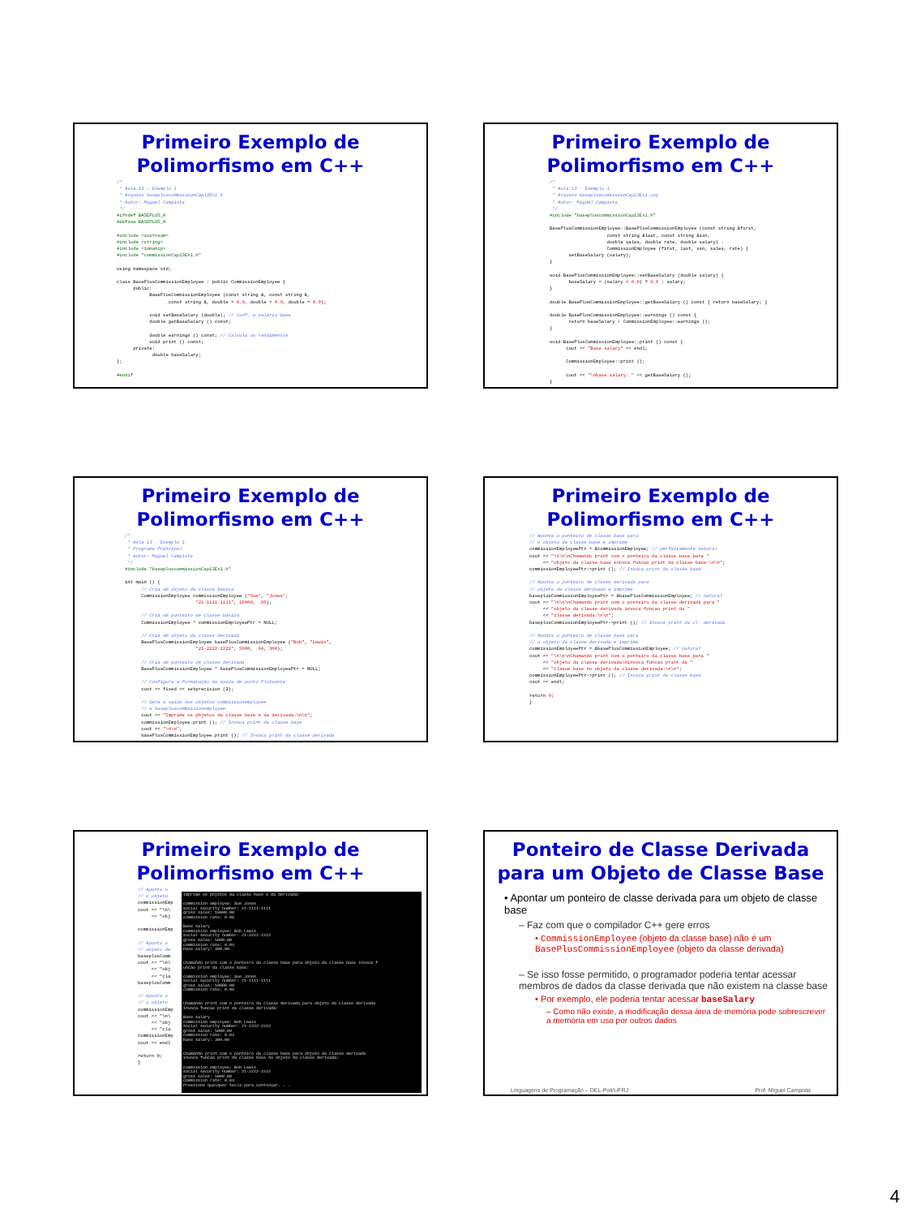Primeiro Exemplo de
Polimorfismo em C++
/*
 * Aula 13 - Exemplo 1
 * Arquivo basepluscommissionCap13Ex1.h
 * Autor: Miguel Campista
 */
#ifndef BASEPLUS_H
#define BASEPLUS_H

#include <iostream>
#include <string>
#include <iomanip>
#include "commissionCap13Ex1.h"

using namespace std;

class BasePlusCommissionEmployee : public CommissionEmployee {
      public:
            BasePlusCommissionEmployee (const string &, const string &,
                   const string &, double = 0.0, double = 0.0, double = 0.0);

            void setBaseSalary (double); // Conf. o salário base
            double getBaseSalary () const;

            double earnings () const; // Calcula os rendimentos
            void print () const;
      private:
             double baseSalary;
};

#endif
Primeiro Exemplo de
Polimorfismo em C++
/*
 * Aula 13 - Exemplo 1
 * Arquivo basepluscomissionCap13Ex1.cpp
 * Autor: Miguel Campista
 */
#include "basepluscommissionCap13Ex1.h"

BasePlusCommissionEmployee::BasePlusCommissionEmployee (const string &first,
                     const string &last, const string &ssn,
                     double sales, double rate, double salary) :
                     CommissionEmployee (first, last, ssn, sales, rate) {
       setBaseSalary (salary);
}

void BasePlusCommissionEmployee::setBaseSalary (double salary) {
       baseSalary = (salary < 0.0) ? 0.0 : salary;
}

double BasePlusCommissionEmployee::getBaseSalary () const { return baseSalary; }

double BasePlusCommissionEmployee::earnings () const {
       return baseSalary + CommissionEmployee::earnings ();
}

void BasePlusCommissionEmployee::print () const {
      cout << "Base salary" << endl;

      CommissionEmployee::print ();

      cout << "\nbase salary: " << getBaseSalary ();
}
Primeiro Exemplo de
Polimorfismo em C++
/*
 * Aula 13 - Exemplo 1
 * Programa Principal
 * Autor: Miguel Campista
 */
#include "basepluscommissionCap13Ex1.h"

int main () {
      // Cria um objeto de classe básica
      CommissionEmployee commissionEmployee ("Sue", "Jones",
                          "21-1111-1111", 10000, .06);

      // Cria um ponteiro de classe básica
      CommissionEmployee * commissionEmployeePtr = NULL;

      // Cria um objeto da classe derivada
      BasePlusCommissionEmployee basePlusCommissionEmployee ("Bob", "Lewis",
                          "21-2222-2222", 5000, .04, 300);

      // Cria um ponteiro de classe derivada
      BasePlusCommissionEmployee * basePlusCommissionEmployeePtr = NULL;

      // Configura a formatação da saída de ponto flutuante
      cout << fixed << setprecision (2);

      // Gera a saída dos objetos commissionemployee
      // e basepluscommissionemployee
      cout << "Imprime os pbjetos da classe base e da derivada:\n\n";
      commissionEmployee.print (); // Invoca print da classe base
      cout << "\n\n";
      basePlusCommissionEmployee.print (); // Invoca print da classe derivada
Primeiro Exemplo de
Polimorfismo em C++
// Aponta o ponteiro de classe base para
// o objeto de classe base e imprime
commissionEmployeePtr = &commissionEmployee; // perfeitamente natural
cout << "\n\n\nChamando print com o ponteiro da classe base para "
     << "objeto da classe base invoca funcao print da classe base:\n\n";
commissionEmployeePtr->print (); // Invoca print da classe base

// Aponta o ponteiro de classe derivada para
// objeto de classe derivada e imprime
baseplusCommissionEmployeePtr = &basePlusCommissionEmployee; // natural
cout << "\n\n\nChamando print com o ponteiro da classe derivada para "
     << "objeto da classe derivada invoca funcao print da "
     << "classe derivada:\n\n";
baseplusCommissionEmployeePtr->print (); // Invoca print da cl. derivada

// Aponta o ponteiro de classe base para
// o objeto da classe derivada e imprime
commissionEmployeePtr = &basePlusCommissionEmployee; // natural
cout << "\n\n\nChamando print com o ponteiro da classe base para "
     << "objeto da classe derivada\ninvoca funcao print da "
     << "classe base no objeto da classe derivada:\n\n";
commissionEmployeePtr->print (); // Invoca print da classe base
cout << endl;

return 0;
}
Primeiro Exemplo de
Polimorfismo em C++
// Aponta o
// o objeto
commissionEmp
cout << "\n\
     << "obj

commissionEmp

// Aponta o
// objeto de
baseplusComm
cout << "\n\
     << "obj
     << "cla
baseplusComm

// Aponta o
// o objeto
commissionEmp
cout << "\n\
     << "obj
     << "cla
commissionEmp
cout << endl

return 0;
}
Imprime os pbjetos da classe base e da derivada: commission employee: Sue Jones social security number: 21-1111-1111 gross sales: 10000.00 commission rate: 0.06 Base salary commission employee: Bob Lewis social security number: 21-2222-2222 gross sales: 5000.00 commission rate: 0.04 base salary: 300.00 Chamando print com o ponteiro da classe base para objeto da classe base invoca f uncao print da classe base: commission employee: Sue Jones social security number: 21-1111-1111 gross sales: 10000.00 commission rate: 0.06 Chamando print com o ponteiro da classe derivada para objeto da classe derivada invoca funcao print da classe derivada: Base salary commission employee: Bob Lewis social security number: 21-2222-2222 gross sales: 5000.00 commission rate: 0.04 base salary: 300.00 Chamando print com o ponteiro da classe base para objeto da classe derivada invoca funcao print da classe base no objeto da classe derivada: commission employee: Bob Lewis social security number: 21-2222-2222 gross sales: 5000.00 commission rate: 0.04 Pressione qualquer tecla para continuar. . .
Ponteiro de Classe Derivada
para um Objeto de Classe Base
• Apontar um ponteiro de classe derivada para um objeto de classe base
– Faz com que o compilador C++ gere erros
• CommissionEmployee (objeto da classe base) não é um BasePlusCommissionEmployee (objeto da classe derivada)
– Se isso fosse permitido, o programador poderia tentar acessar membros de dados da classe derivada que não existem na classe base
• Por exemplo, ele poderia tentar acessar baseSalary
– Como não existe, a modificação dessa área de memória pode sobrescrever a memória em uso por outros dados
Linguagens de Programação – DEL-Poli/UFRJ Prof. Miguel Campista
4